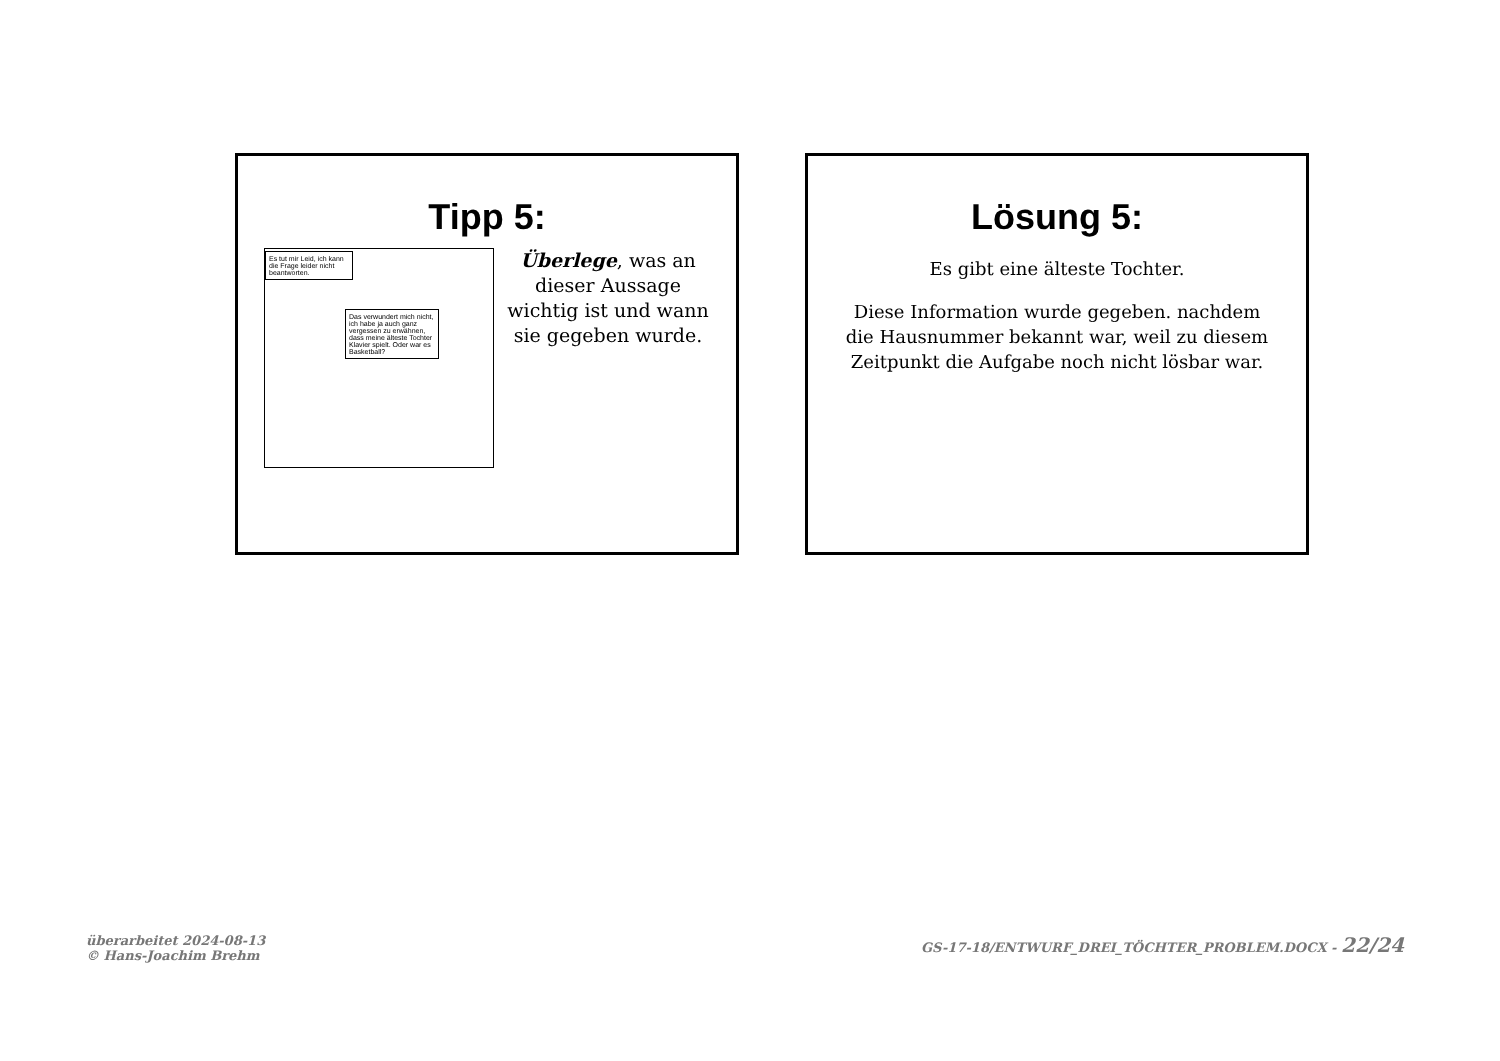Tipp 5:
Es tut mir Leid, ich kann die Frage leider nicht beantworten.
Das verwundert mich nicht, ich habe ja auch ganz vergessen zu erwähnen, dass meine älteste Tochter Klavier spielt. Oder war es Basketball?
Überlege, was an dieser Aussage wichtig ist und wann sie gegeben wurde.
Lösung 5:
Es gibt eine älteste Tochter.
Diese Information wurde gegeben. nachdem die Hausnummer bekannt war, weil zu diesem Zeitpunkt die Aufgabe noch nicht lösbar war.
überarbeitet 2024-08-13
© Hans-Joachim Brehm
GS-17-18/ENTWURF_DREI_TÖCHTER_PROBLEM.DOCX - 22/24